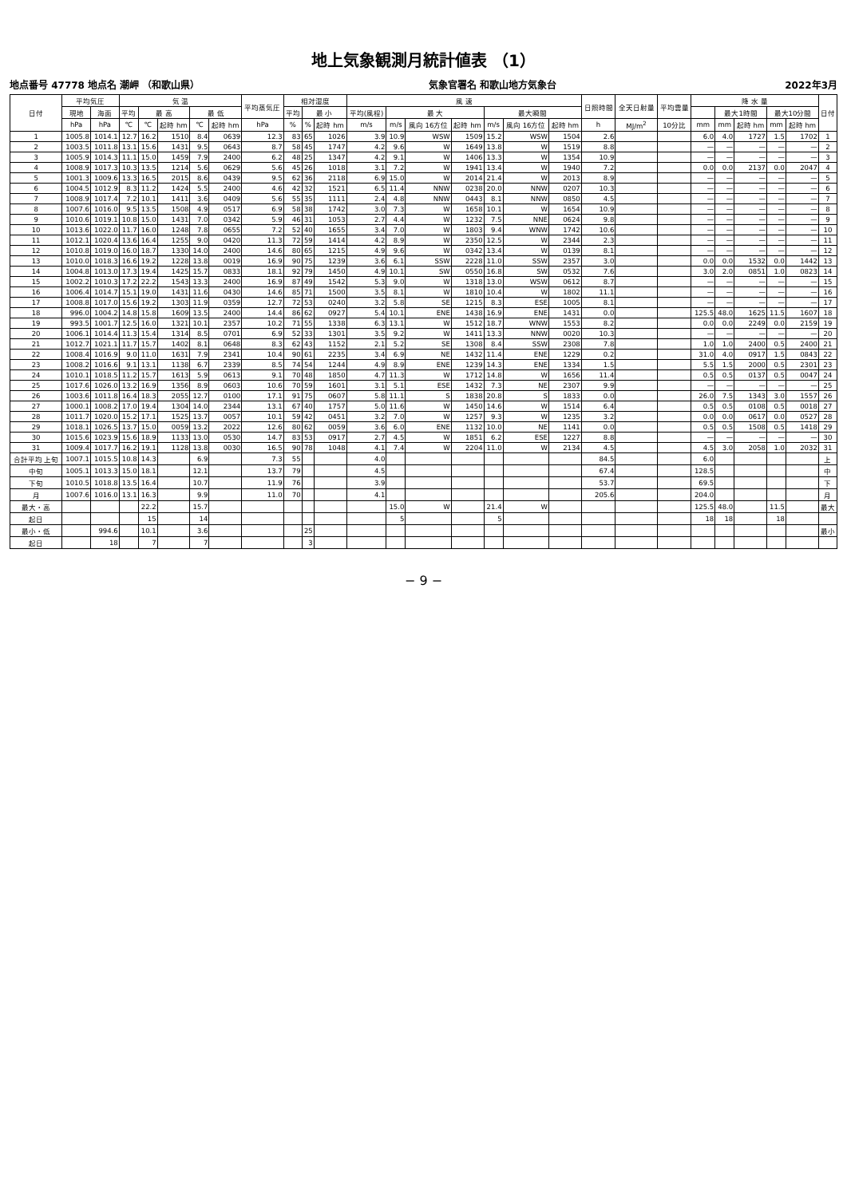地上気象観測月統計値表 （1）
地点番号 47778 地点名 潮岬 （和歌山県） 気象官署名 和歌山地方気象台 2022年3月
| 日付 | 平均気圧 | | 気 温 | | | | | 平均蒸気圧 | 相対湿度 | | | 風 速 | | | | | | | 日照時間 | 全天日射量 | 平均雲量 | 降 水 量 | | | | | 日付 |
| --- | --- | --- | --- | --- | --- | --- | --- | --- | --- | --- | --- | --- | --- | --- | --- | --- | --- | --- | --- | --- | --- | --- | --- | --- | --- | --- | --- |
| | 現地 | 海面 | 平均 | 最 高 | | 最 低 | | | 平均 | 最 小 | | 平均(風程) | 最 大 | | | 最大瞬間 | | | | | | | 最大1時間 | | 最大10分間 | | |
| | hPa | hPa | ℃ | ℃ | 起時 hm | ℃ | 起時 hm | hPa | % | % | 起時 hm | m/s | m/s | 風向 16方位 | 起時 hm | m/s | 風向 16方位 | 起時 hm | h | MJ/m<sup>2</sup> | 10分比 | mm | mm | 起時 hm | mm | 起時 hm | |
| 1 | 1005.8 | 1014.1 | 12.7 | 16.2 | 1510 | 8.4 | 0639 | 12.3 | 83 | 65 | 1026 | 3.9 | 10.9 | WSW | 1509 | 15.2 | WSW | 1504 | 2.6 | | | 6.0 | 4.0 | 1727 | 1.5 | 1702 | 1 |
| 2 | 1003.5 | 1011.8 | 13.1 | 15.6 | 1431 | 9.5 | 0643 | 8.7 | 58 | 45 | 1747 | 4.2 | 9.6 | W | 1649 | 13.8 | W | 1519 | 8.8 | | | — | — | — | — | — | 2 |
| 3 | 1005.9 | 1014.3 | 11.1 | 15.0 | 1459 | 7.9 | 2400 | 6.2 | 48 | 25 | 1347 | 4.2 | 9.1 | W | 1406 | 13.3 | W | 1354 | 10.9 | | | — | — | — | — | — | 3 |
| 4 | 1008.9 | 1017.3 | 10.3 | 13.5 | 1214 | 5.6 | 0629 | 5.6 | 45 | 26 | 1018 | 3.1 | 7.2 | W | 1941 | 13.4 | W | 1940 | 7.2 | | | 0.0 | 0.0 | 2137 | 0.0 | 2047 | 4 |
| 5 | 1001.3 | 1009.6 | 13.3 | 16.5 | 2015 | 8.6 | 0439 | 9.5 | 62 | 36 | 2118 | 6.9 | 15.0 | W | 2014 | 21.4 | W | 2013 | 8.9 | | | — | — | — | — | — | 5 |
| 6 | 1004.5 | 1012.9 | 8.3 | 11.2 | 1424 | 5.5 | 2400 | 4.6 | 42 | 32 | 1521 | 6.5 | 11.4 | NNW | 0238 | 20.0 | NNW | 0207 | 10.3 | | | — | — | — | — | — | 6 |
| 7 | 1008.9 | 1017.4 | 7.2 | 10.1 | 1411 | 3.6 | 0409 | 5.6 | 55 | 35 | 1111 | 2.4 | 4.8 | NNW | 0443 | 8.1 | NNW | 0850 | 4.5 | | | — | — | — | — | — | 7 |
| 8 | 1007.6 | 1016.0 | 9.5 | 13.5 | 1508 | 4.9 | 0517 | 6.9 | 58 | 38 | 1742 | 3.0 | 7.3 | W | 1658 | 10.1 | W | 1654 | 10.9 | | | — | — | — | — | — | 8 |
| 9 | 1010.6 | 1019.1 | 10.8 | 15.0 | 1431 | 7.0 | 0342 | 5.9 | 46 | 31 | 1053 | 2.7 | 4.4 | W | 1232 | 7.5 | NNE | 0624 | 9.8 | | | — | — | — | — | — | 9 |
| 10 | 1013.6 | 1022.0 | 11.7 | 16.0 | 1248 | 7.8 | 0655 | 7.2 | 52 | 40 | 1655 | 3.4 | 7.0 | W | 1803 | 9.4 | WNW | 1742 | 10.6 | | | — | — | — | — | — | 10 |
| 11 | 1012.1 | 1020.4 | 13.6 | 16.4 | 1255 | 9.0 | 0420 | 11.3 | 72 | 59 | 1414 | 4.2 | 8.9 | W | 2350 | 12.5 | W | 2344 | 2.3 | | | — | — | — | — | — | 11 |
| 12 | 1010.8 | 1019.0 | 16.0 | 18.7 | 1330 | 14.0 | 2400 | 14.6 | 80 | 65 | 1215 | 4.9 | 9.6 | W | 0342 | 13.4 | W | 0139 | 8.1 | | | — | — | — | — | — | 12 |
| 13 | 1010.0 | 1018.3 | 16.6 | 19.2 | 1228 | 13.8 | 0019 | 16.9 | 90 | 75 | 1239 | 3.6 | 6.1 | SSW | 2228 | 11.0 | SSW | 2357 | 3.0 | | | 0.0 | 0.0 | 1532 | 0.0 | 1442 | 13 |
| 14 | 1004.8 | 1013.0 | 17.3 | 19.4 | 1425 | 15.7 | 0833 | 18.1 | 92 | 79 | 1450 | 4.9 | 10.1 | SW | 0550 | 16.8 | SW | 0532 | 7.6 | | | 3.0 | 2.0 | 0851 | 1.0 | 0823 | 14 |
| 15 | 1002.2 | 1010.3 | 17.2 | 22.2 | 1543 | 13.3 | 2400 | 16.9 | 87 | 49 | 1542 | 5.3 | 9.0 | W | 1318 | 13.0 | WSW | 0612 | 8.7 | | | — | — | — | — | — | 15 |
| 16 | 1006.4 | 1014.7 | 15.1 | 19.0 | 1431 | 11.6 | 0430 | 14.6 | 85 | 71 | 1500 | 3.5 | 8.1 | W | 1810 | 10.4 | W | 1802 | 11.1 | | | — | — | — | — | — | 16 |
| 17 | 1008.8 | 1017.0 | 15.6 | 19.2 | 1303 | 11.9 | 0359 | 12.7 | 72 | 53 | 0240 | 3.2 | 5.8 | SE | 1215 | 8.3 | ESE | 1005 | 8.1 | | | — | — | — | — | — | 17 |
| 18 | 996.0 | 1004.2 | 14.8 | 15.8 | 1609 | 13.5 | 2400 | 14.4 | 86 | 62 | 0927 | 5.4 | 10.1 | ENE | 1438 | 16.9 | ENE | 1431 | 0.0 | | | 125.5 | 48.0 | 1625 | 11.5 | 1607 | 18 |
| 19 | 993.5 | 1001.7 | 12.5 | 16.0 | 1321 | 10.1 | 2357 | 10.2 | 71 | 55 | 1338 | 6.3 | 13.1 | W | 1512 | 18.7 | WNW | 1553 | 8.2 | | | 0.0 | 0.0 | 2249 | 0.0 | 2159 | 19 |
| 20 | 1006.1 | 1014.4 | 11.3 | 15.4 | 1314 | 8.5 | 0701 | 6.9 | 52 | 33 | 1301 | 3.5 | 9.2 | W | 1411 | 13.3 | NNW | 0020 | 10.3 | | | — | — | — | — | — | 20 |
| 21 | 1012.7 | 1021.1 | 11.7 | 15.7 | 1402 | 8.1 | 0648 | 8.3 | 62 | 43 | 1152 | 2.1 | 5.2 | SE | 1308 | 8.4 | SSW | 2308 | 7.8 | | | 1.0 | 1.0 | 2400 | 0.5 | 2400 | 21 |
| 22 | 1008.4 | 1016.9 | 9.0 | 11.0 | 1631 | 7.9 | 2341 | 10.4 | 90 | 61 | 2235 | 3.4 | 6.9 | NE | 1432 | 11.4 | ENE | 1229 | 0.2 | | | 31.0 | 4.0 | 0917 | 1.5 | 0843 | 22 |
| 23 | 1008.2 | 1016.6 | 9.1 | 13.1 | 1138 | 6.7 | 2339 | 8.5 | 74 | 54 | 1244 | 4.9 | 8.9 | ENE | 1239 | 14.3 | ENE | 1334 | 1.5 | | | 5.5 | 1.5 | 2000 | 0.5 | 2301 | 23 |
| 24 | 1010.1 | 1018.5 | 11.2 | 15.7 | 1613 | 5.9 | 0613 | 9.1 | 70 | 48 | 1850 | 4.7 | 11.3 | W | 1712 | 14.8 | W | 1656 | 11.4 | | | 0.5 | 0.5 | 0137 | 0.5 | 0047 | 24 |
| 25 | 1017.6 | 1026.0 | 13.2 | 16.9 | 1356 | 8.9 | 0603 | 10.6 | 70 | 59 | 1601 | 3.1 | 5.1 | ESE | 1432 | 7.3 | NE | 2307 | 9.9 | | | — | — | — | — | — | 25 |
| 26 | 1003.6 | 1011.8 | 16.4 | 18.3 | 2055 | 12.7 | 0100 | 17.1 | 91 | 75 | 0607 | 5.8 | 11.1 | S | 1838 | 20.8 | S | 1833 | 0.0 | | | 26.0 | 7.5 | 1343 | 3.0 | 1557 | 26 |
| 27 | 1000.1 | 1008.2 | 17.0 | 19.4 | 1304 | 14.0 | 2344 | 13.1 | 67 | 40 | 1757 | 5.0 | 11.6 | W | 1450 | 14.6 | W | 1514 | 6.4 | | | 0.5 | 0.5 | 0108 | 0.5 | 0018 | 27 |
| 28 | 1011.7 | 1020.0 | 15.2 | 17.1 | 1525 | 13.7 | 0057 | 10.1 | 59 | 42 | 0451 | 3.2 | 7.0 | W | 1257 | 9.3 | W | 1235 | 3.2 | | | 0.0 | 0.0 | 0617 | 0.0 | 0527 | 28 |
| 29 | 1018.1 | 1026.5 | 13.7 | 15.0 | 0059 | 13.2 | 2022 | 12.6 | 80 | 62 | 0059 | 3.6 | 6.0 | ENE | 1132 | 10.0 | NE | 1141 | 0.0 | | | 0.5 | 0.5 | 1508 | 0.5 | 1418 | 29 |
| 30 | 1015.6 | 1023.9 | 15.6 | 18.9 | 1133 | 13.0 | 0530 | 14.7 | 83 | 53 | 0917 | 2.7 | 4.5 | W | 1851 | 6.2 | ESE | 1227 | 8.8 | | | — | — | — | — | — | 30 |
| 31 | 1009.4 | 1017.7 | 16.2 | 19.1 | 1128 | 13.8 | 0030 | 16.5 | 90 | 78 | 1048 | 4.1 | 7.4 | W | 2204 | 11.0 | W | 2134 | 4.5 | | | 4.5 | 3.0 | 2058 | 1.0 | 2032 | 31 |
| 合計平均 上旬 | 1007.1 | 1015.5 | 10.8 | 14.3 | | 6.9 | | 7.3 | 55 | | | 4.0 | | | | | | | 84.5 | | | 6.0 | | | | | 上 |
| 中旬 | 1005.1 | 1013.3 | 15.0 | 18.1 | | 12.1 | | 13.7 | 79 | | | 4.5 | | | | | | | 67.4 | | | 128.5 | | | | | 中 |
| 下旬 | 1010.5 | 1018.8 | 13.5 | 16.4 | | 10.7 | | 11.9 | 76 | | | 3.9 | | | | | | | 53.7 | | | 69.5 | | | | | 下 |
| 月 | 1007.6 | 1016.0 | 13.1 | 16.3 | | 9.9 | | 11.0 | 70 | | | 4.1 | | | | | | | 205.6 | | | 204.0 | | | | | 月 |
| 最大・高 | | | | 22.2 | | 15.7 | | | | | | | 15.0 | W | | 21.4 | W | | | | | 125.5 | 48.0 | | 11.5 | | 最大 |
| 起日 | | | | 15 | | 14 | | | | | | | 5 | | | 5 | | | | | | 18 | 18 | | 18 | | |
| 最小・低 | | 994.6 | | 10.1 | | 3.6 | | | | 25 | | | | | | | | | | | | | | | | | 最小 |
| 起日 | | 18 | | 7 | | 7 | | | | 3 | | | | | | | | | | | | | | | | | |
− 9 −